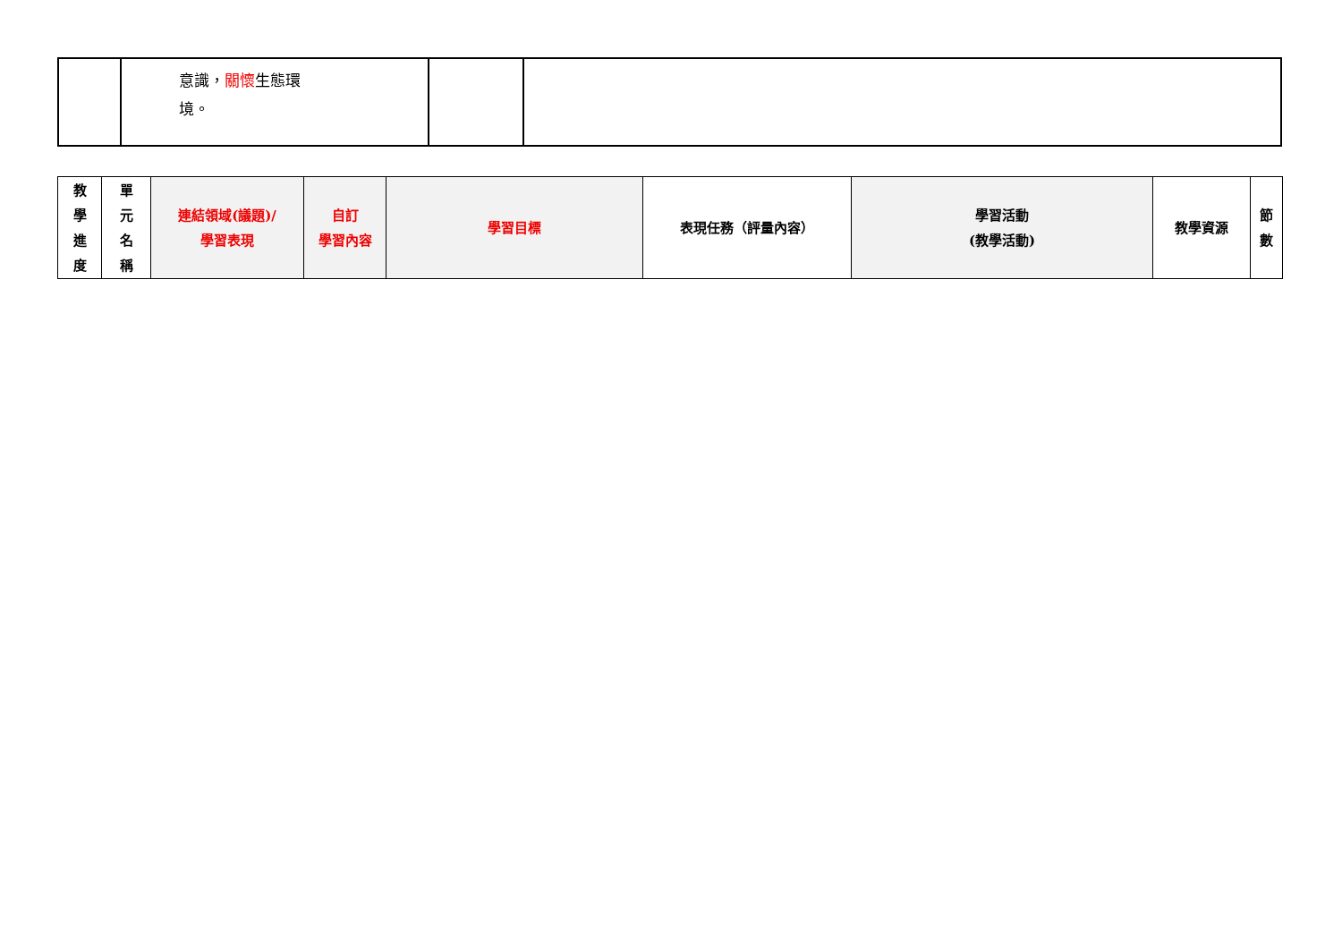| | 意識， 關懷 生態環 境。 | | |
| 教 學 進 度 | 單 元 名 稱 | 連結領域(議題)/ 學習表現 | 自訂 學習內容 | 學習目標 | 表現任務（評量內容） | 學習活動 (教學活動) | 教學資源 | 節 數 |
| --- | --- | --- | --- | --- | --- | --- | --- | --- |